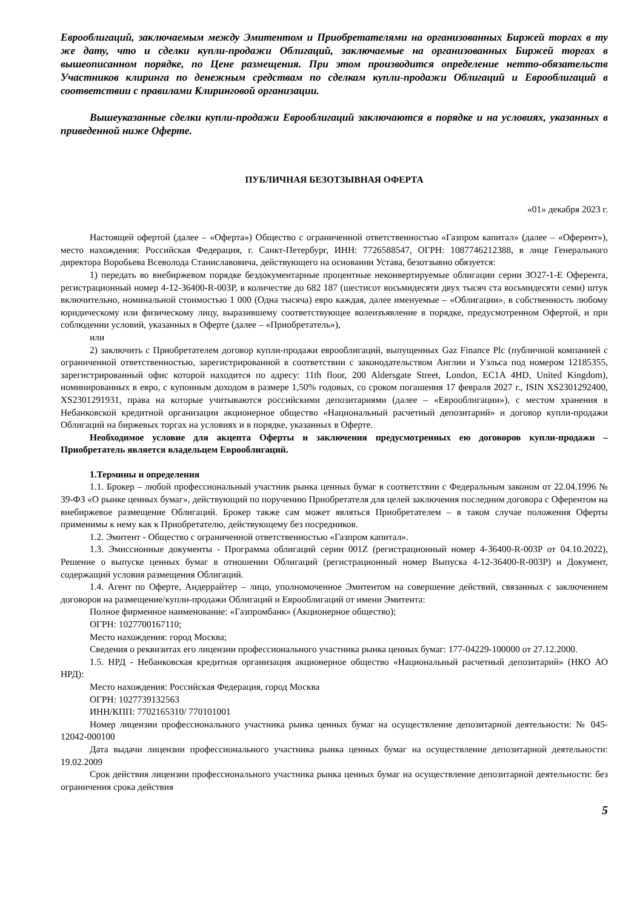Еврооблигаций, заключаемым между Эмитентом и Приобретателями на организованных Биржей торгах в ту же дату, что и сделки купли-продажи Облигаций, заключаемые на организованных Биржей торгах в вышеописанном порядке, по Цене размещения. При этом производится определение нетто-обязательств Участников клиринга по денежным средствам по сделкам купли-продажи Облигаций и Еврооблигаций в соответствии с правилами Клиринговой организации.
Вышеуказанные сделки купли-продажи Еврооблигаций заключаются в порядке и на условиях, указанных в приведенной ниже Оферте.
ПУБЛИЧНАЯ БЕЗОТЗЫВНАЯ ОФЕРТА
«01» декабря 2023 г.
Настоящей офертой (далее – «Оферта») Общество с ограниченной ответственностью «Газпром капитал» (далее – «Оферент»), место нахождения: Российская Федерация, г. Санкт-Петербург, ИНН: 7726588547, ОГРН: 1087746212388, в лице Генерального директора Воробьева Всеволода Станиславовича, действующего на основании Устава, безотзывно обязуется:
1) передать во внебиржевом порядке бездокументарные процентные неконвертируемые облигации серии ЗО27-1-Е Оферента, регистрационный номер 4-12-36400-R-003P, в количестве до 682 187 (шестисот восьмидесяти двух тысяч ста восьмидесяти семи) штук включительно, номинальной стоимостью 1 000 (Одна тысяча) евро каждая, далее именуемые – «Облигации», в собственность любому юридическому или физическому лицу, выразившему соответствующее волеизъявление в порядке, предусмотренном Офертой, и при соблюдении условий, указанных в Оферте (далее – «Приобретатель»),
или
2) заключить с Приобретателем договор купли-продажи еврооблигаций, выпущенных Gaz Finance Plc (публичной компанией с ограниченной ответственностью, зарегистрированной в соответствии с законодательством Англии и Уэльса под номером 12185355, зарегистрированный офис которой находится по адресу: 11th floor, 200 Aldersgate Street, London, EC1A 4HD, United Kingdom), номинированных в евро, с купонным доходом в размере 1,50% годовых, со сроком погашения 17 февраля 2027 г., ISIN XS2301292400, XS2301291931, права на которые учитываются российскими депозитариями (далее – «Еврооблигации»), с местом хранения в Небанковской кредитной организации акционерное общество «Национальный расчетный депозитарий» и договор купли-продажи Облигаций на биржевых торгах на условиях и в порядке, указанных в Оферте.
Необходимое условие для акцепта Оферты и заключения предусмотренных ею договоров купли-продажи – Приобретатель является владельцем Еврооблигаций.
1.Термины и определения
1.1. Брокер – любой профессиональный участник рынка ценных бумаг в соответствии с Федеральным законом от 22.04.1996 № 39-ФЗ «О рынке ценных бумаг», действующий по поручению Приобретателя для целей заключения последним договора с Оферентом на внебиржевое размещение Облигаций. Брокер также сам может являться Приобретателем – в таком случае положения Оферты применимы к нему как к Приобретателю, действующему без посредников.
1.2. Эмитент - Общество с ограниченной ответственностью «Газпром капитал».
1.3. Эмиссионные документы - Программа облигаций серии 001Z (регистрационный номер 4-36400-R-003P от 04.10.2022), Решение о выпуске ценных бумаг в отношении Облигаций (регистрационный номер Выпуска 4-12-36400-R-003P) и Документ, содержащий условия размещения Облигаций.
1.4. Агент по Оферте, Андеррайтер – лицо, уполномоченное Эмитентом на совершение действий, связанных с заключением договоров на размещение/купли-продажи Облигаций и Еврооблигаций от имени Эмитента:
Полное фирменное наименование: «Газпромбанк» (Акционерное общество);
ОГРН: 1027700167110;
Место нахождения: город Москва;
Сведения о реквизитах его лицензии профессионального участника рынка ценных бумаг: 177-04229-100000 от 27.12.2000.
1.5. НРД - Небанковская кредитная организация акционерное общество «Национальный расчетный депозитарий» (НКО АО НРД):
Место нахождения: Российская Федерация, город Москва
ОГРН: 1027739132563
ИНН/КПП: 7702165310/ 770101001
Номер лицензии профессионального участника рынка ценных бумаг на осуществление депозитарной деятельности: № 045-12042-000100
Дата выдачи лицензии профессионального участника рынка ценных бумаг на осуществление депозитарной деятельности: 19.02.2009
Срок действия лицензии профессионального участника рынка ценных бумаг на осуществление депозитарной деятельности: без ограничения срока действия
5